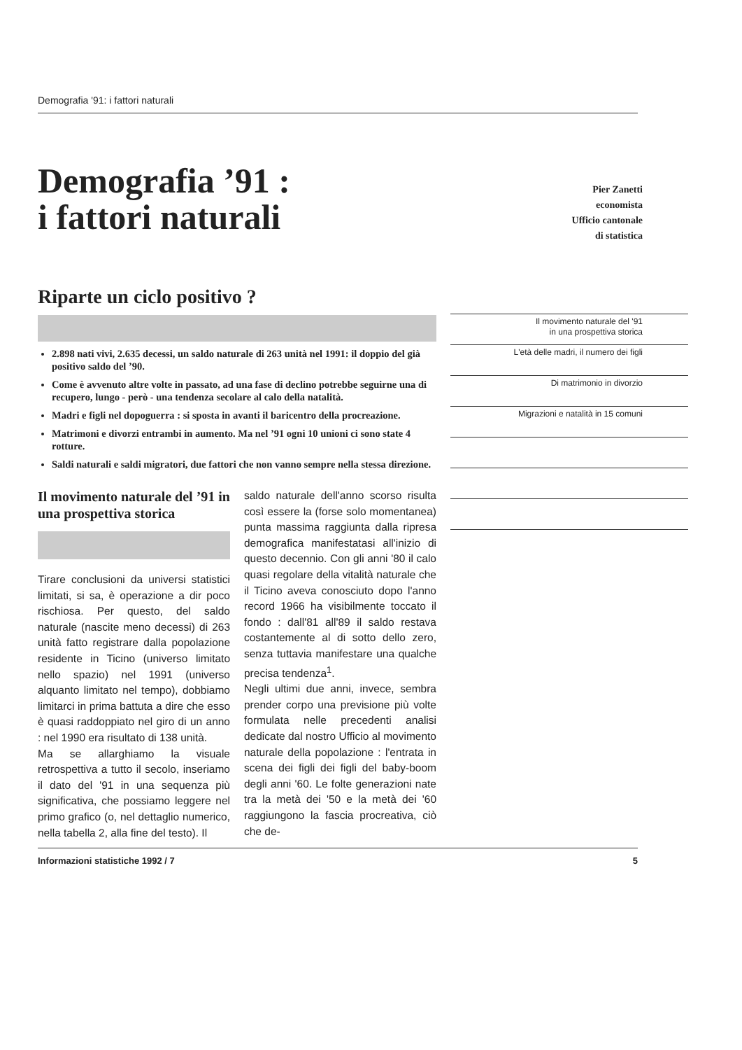Demografia '91: i fattori naturali
Demografia ’91 :
i fattori naturali
Pier Zanetti
economista
Ufficio cantonale
di statistica
Riparte un ciclo positivo ?
2.898 nati vivi, 2.635 decessi, un saldo naturale di 263 unità nel 1991: il doppio del già positivo saldo del ’90.
Come è avvenuto altre volte in passato, ad una fase di declino potrebbe seguirne una di recupero, lungo - però - una tendenza secolare al calo della natalità.
Madri e figli nel dopoguerra : si sposta in avanti il baricentro della procreazione.
Matrimoni e divorzi entrambi in aumento. Ma nel ’91 ogni 10 unioni ci sono state 4 rotture.
Saldi naturali e saldi migratori, due fattori che non vanno sempre nella stessa direzione.
Il movimento naturale del ’91 in una prospettiva storica
Tirare conclusioni da universi statistici limitati, si sa, è operazione a dir poco rischiosa. Per questo, del saldo naturale (nascite meno decessi) di 263 unità fatto registrare dalla popolazione residente in Ticino (universo limitato nello spazio) nel 1991 (universo alquanto limitato nel tempo), dobbiamo limitarci in prima battuta a dire che esso è quasi raddoppiato nel giro di un anno : nel 1990 era risultato di 138 unità.
Ma se allarghiamo la visuale retrospettiva a tutto il secolo, inseriamo il dato del '91 in una sequenza più significativa, che possiamo leggere nel primo grafico (o, nel dettaglio numerico, nella tabella 2, alla fine del testo). Il
saldo naturale dell'anno scorso risulta così essere la (forse solo momentanea) punta massima raggiunta dalla ripresa demografica manifestatasi all'inizio di questo decennio. Con gli anni '80 il calo quasi regolare della vitalità naturale che il Ticino aveva conosciuto dopo l'anno record 1966 ha visibilmente toccato il fondo : dall'81 all'89 il saldo restava costantemente al di sotto dello zero, senza tuttavia manifestare una qualche precisa tendenza<sup>1</sup>.
Negli ultimi due anni, invece, sembra prender corpo una previsione più volte formulata nelle precedenti analisi dedicate dal nostro Ufficio al movimento naturale della popolazione : l'entrata in scena dei figli dei figli del baby-boom degli anni '60. Le folte generazioni nate tra la metà dei '50 e la metà dei '60 raggiungono la fascia procreativa, ciò che de-
Il movimento naturale del '91
in una prospettiva storica
L'età delle madri, il numero dei figli
Di matrimonio in divorzio
Migrazioni e natalità in 15 comuni
Informazioni statistiche 1992 / 7 5